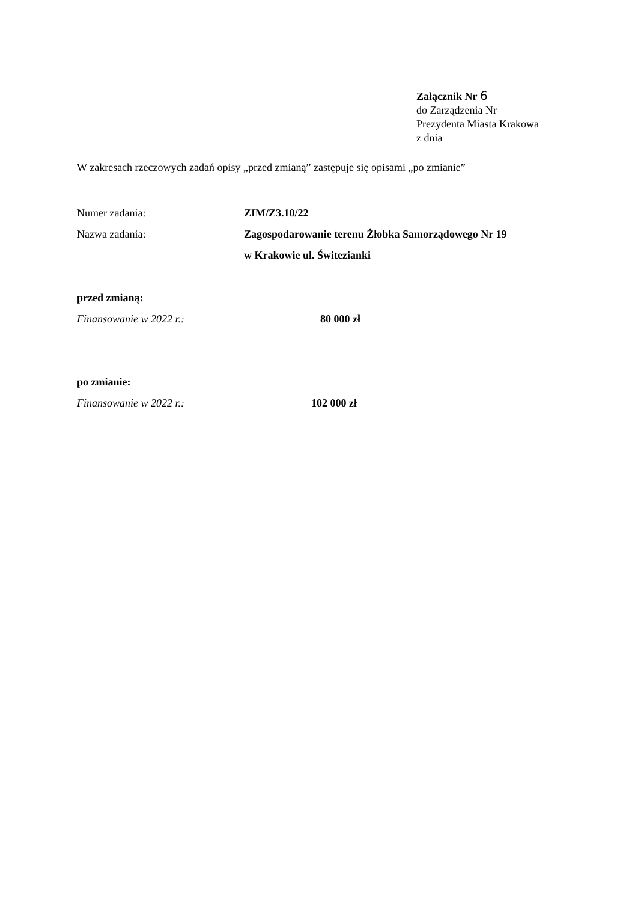Załącznik Nr 6
do Zarządzenia Nr
Prezydenta Miasta Krakowa
z dnia
W zakresach rzeczowych zadań opisy „przed zmianą” zastępuje się opisami „po zmianie”
Numer zadania: ZIM/Z3.10/22
Nazwa zadania: Zagospodarowanie terenu Żłobka Samorządowego Nr 19
w Krakowie ul. Świtezianki
przed zmianą:
Finansowanie w 2022 r.: 80 000 zł
po zmianie:
Finansowanie w 2022 r.: 102 000 zł